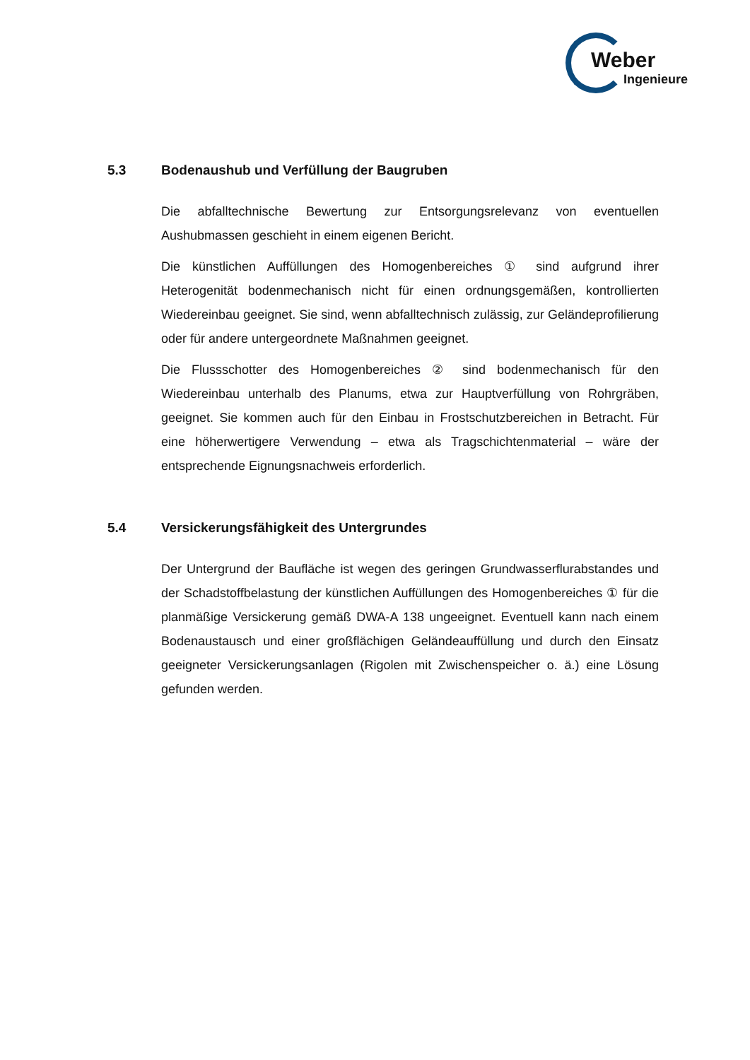Weber
Ingenieure
5.3 Bodenaushub und Verfüllung der Baugruben
Die abfalltechnische Bewertung zur Entsorgungsrelevanz von eventuellen Aushubmassen geschieht in einem eigenen Bericht.
Die künstlichen Auffüllungen des Homogenbereiches ① sind aufgrund ihrer Heterogenität bodenmechanisch nicht für einen ordnungsgemäßen, kontrollierten Wiedereinbau geeignet. Sie sind, wenn abfalltechnisch zulässig, zur Geländeprofilierung oder für andere untergeordnete Maßnahmen geeignet.
Die Flussschotter des Homogenbereiches ② sind bodenmechanisch für den Wiedereinbau unterhalb des Planums, etwa zur Hauptverfüllung von Rohrgräben, geeignet. Sie kommen auch für den Einbau in Frostschutzbereichen in Betracht. Für eine höherwertigere Verwendung – etwa als Tragschichtenmaterial – wäre der entsprechende Eignungsnachweis erforderlich.
5.4 Versickerungsfähigkeit des Untergrundes
Der Untergrund der Baufläche ist wegen des geringen Grundwasserflurabstandes und der Schadstoffbelastung der künstlichen Auffüllungen des Homogenbereiches ① für die planmäßige Versickerung gemäß DWA-A 138 ungeeignet. Eventuell kann nach einem Bodenaustausch und einer großflächigen Geländeauffüllung und durch den Einsatz geeigneter Versickerungsanlagen (Rigolen mit Zwischenspeicher o. ä.) eine Lösung gefunden werden.